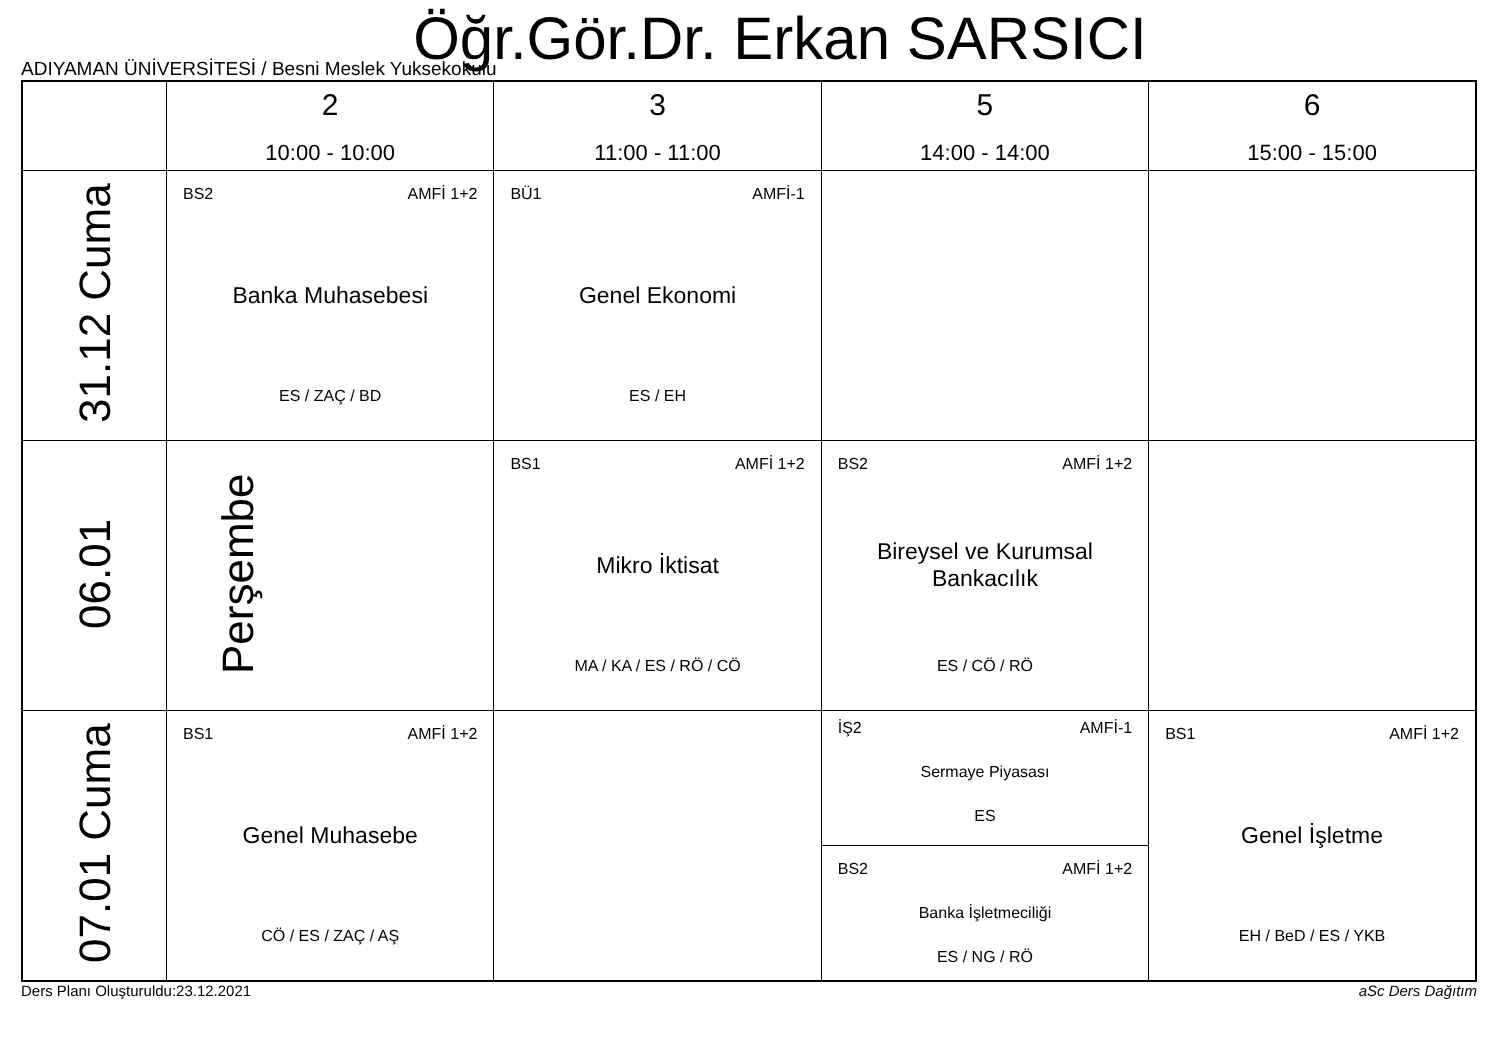Öğr.Gör.Dr. Erkan SARSICI
ADIYAMAN ÜNİVERSİTESİ / Besni Meslek Yuksekokulu
| | 2 10:00 - 10:00 | 3 11:00 - 11:00 | 5 14:00 - 14:00 | 6 15:00 - 15:00 |
| --- | --- | --- | --- | --- |
| 31.12 Cuma | BS2 AMFİ 1+2 Banka Muhasebesi ES / ZAÇ / BD | BÜ1 AMFİ-1 Genel Ekonomi ES / EH | | |
| 06.01 Perşembe | | BS1 AMFİ 1+2 Mikro İktisat MA / KA / ES / RÖ / CÖ | BS2 AMFİ 1+2 Bireysel ve Kurumsal Bankacılık ES / CÖ / RÖ | |
| 07.01 Cuma | BS1 AMFİ 1+2 Genel Muhasebe CÖ / ES / ZAÇ / AŞ | | İŞ2 AMFİ-1 Sermaye Piyasası ES BS2 AMFİ 1+2 Banka İşletmeciliği ES / NG / RÖ | BS1 AMFİ 1+2 Genel İşletme EH / BeD / ES / YKB |
Ders Planı Oluşturuldu:23.12.2021 aSc Ders Dağıtım